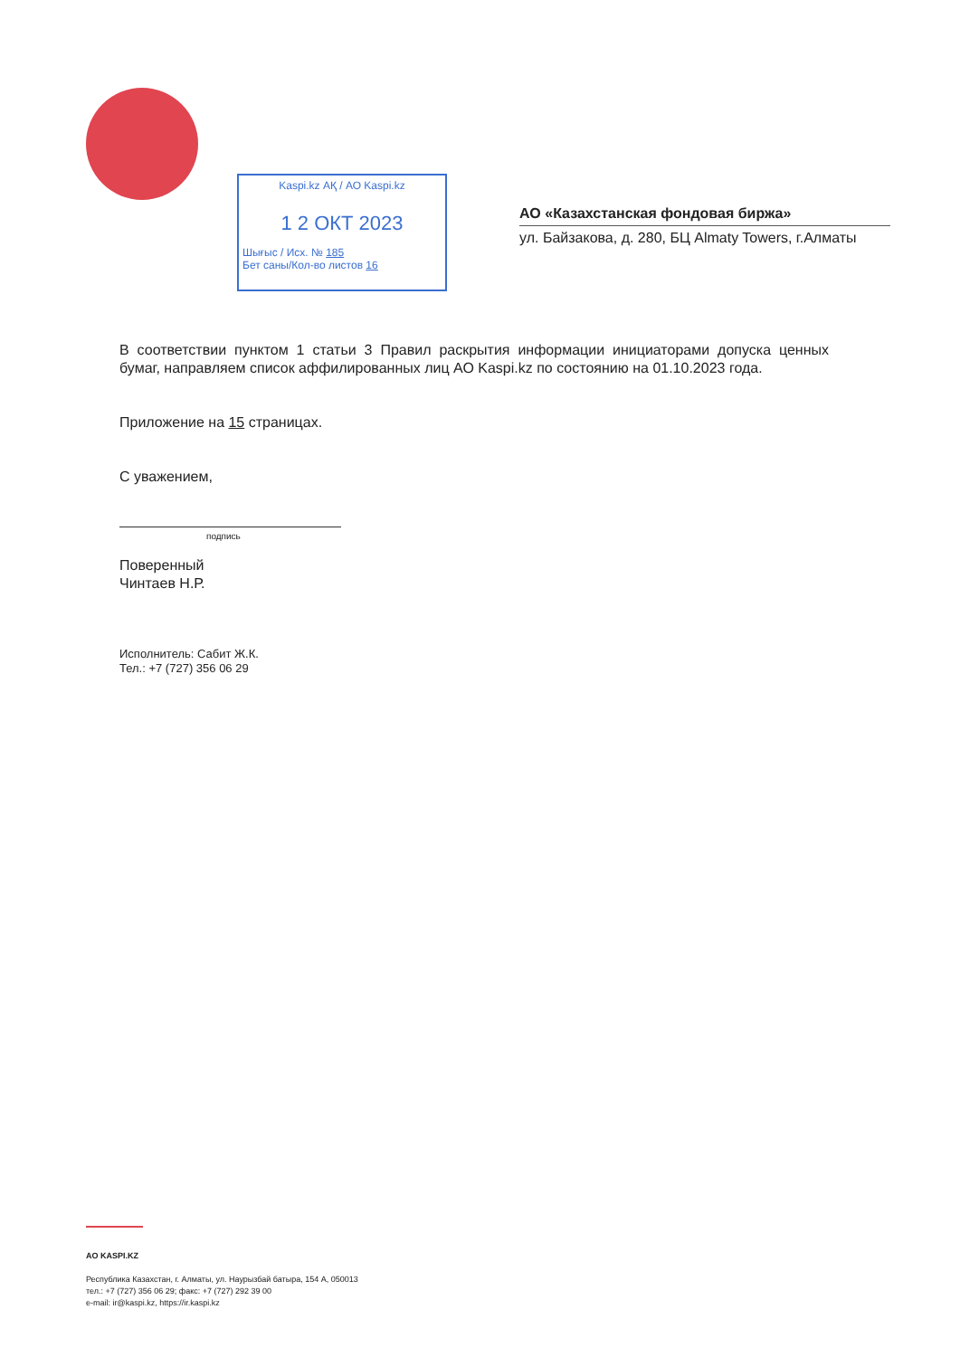Kaspi.kz АҚ / АО Kaspi.kz
1 2 ОКТ 2023
Шығыс / Исх. № 185
Бет саны/Кол-во листов 16
АО «Казахстанская фондовая биржа»
ул. Байзакова, д. 280, БЦ Almaty Towers, г.Алматы
В соответствии пунктом 1 статьи 3 Правил раскрытия информации инициаторами допуска ценных бумаг, направляем список аффилированных лиц АО Kaspi.kz по состоянию на 01.10.2023 года.
Приложение на 15 страницах.
С уважением,
подпись
Поверенный
Чинтаев Н.Р.
Исполнитель: Сабит Ж.К.
Тел.: +7 (727) 356 06 29
АО KASPI.KZ
Республика Казахстан, г. Алматы, ул. Наурызбай батыра, 154 А, 050013
тел.: +7 (727) 356 06 29; факс: +7 (727) 292 39 00
e-mail: ir@kaspi.kz, https://ir.kaspi.kz